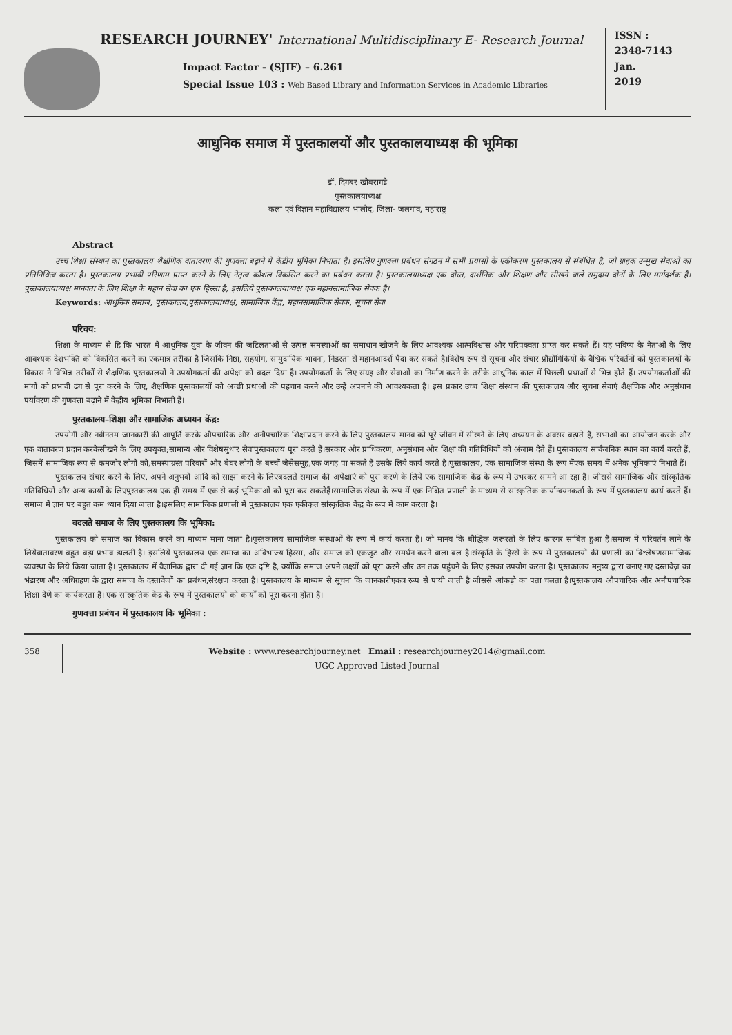RESEARCH JOURNEY' International Multidisciplinary E- Research Journal
Impact Factor - (SJIF) – 6.261
Special Issue 103 : Web Based Library and Information Services in Academic Libraries
ISSN :
2348-7143
Jan.
2019
आधुनिक समाज में पुस्तकालयों और पुस्तकालयाध्यक्ष की भूमिका
डॉ. दिगंबर खोबरागडे
पुस्तकालयाध्यक्ष
कला एवं विज्ञान महाविद्यालय भालोद, जिला- जलगांव, महाराष्ट्र
Abstract
उच्च शिक्षा संस्थान का पुस्तकालय शैक्षणिक वातावरण की गुणवत्ता बढ़ाने में केंद्रीय भूमिका निभाता है। इसलिए गुणवत्ता प्रबंधन संगठन में सभी प्रयासों के एकीकरण पुस्तकालय से संबंधित है, जो ग्राहक उन्मुख सेवाओं का प्रतिनिधित्व करता है। पुस्तकालय प्रभावी परिणाम प्राप्त करने के लिए नेतृत्व कौशल विकसित करने का प्रबंधन करता है। पुस्तकालयाध्यक्ष एक दोस्त, दार्शनिक और शिक्षण और सीखने वाले समुदाय दोनों के लिए मार्गदर्शक है। पुस्तकालयाध्यक्ष मानवता के लिए शिक्षा के महान सेवा का एक हिस्सा है, इसलिये पुस्तकालयाध्यक्ष एक महानसामाजिक सेवक है।
Keywords: आधुनिक समाज, पुस्तकालय,पुस्तकालयाध्यक्ष, सामाजिक केंद्र, महानसामाजिक सेवक, सूचना सेवा
परिचय:
शिक्षा के माध्यम से हि कि भारत में आधुनिक युवा के जीवन की जटिलताओं से उत्पन्न समस्याओं का समाधान खोजने के लिए आवश्यक आत्मविश्वास और परिपक्वता प्राप्त कर सकते हैं। यह भविष्य के नेताओं के लिए आवश्यक देशभक्ति को विकसित करने का एकमात्र तरीका है जिसकि निष्ठा, सहयोग, सामुदायिक भावना, निडरता से महानआदर्श पैदा कर सकते है।विशेष रूप से सूचना और संचार प्रौद्योगिकियों के वैश्विक परिवर्तनों को पुस्तकालयों के विकास ने विभिन्न तरीकों से शैक्षणिक पुस्तकालयों ने उपयोगकर्ता की अपेक्षा को बदल दिया है। उपयोगकर्ता के लिए संग्रह और सेवाओं का निर्माण करने के तरीके आधुनिक काल में पिछली प्रथाओं से भिन्न होते हैं। उपयोगकर्ताओं की मांगों को प्रभावी ढंग से पूरा करने के लिए, शैक्षणिक पुस्तकालयों को अच्छी प्रथाओं की पहचान करने और उन्हें अपनाने की आवश्यकता है। इस प्रकार उच्च शिक्षा संस्थान की पुस्तकालय और सूचना सेवाएं शैक्षणिक और अनुसंधान पर्यावरण की गुणवत्ता बढ़ाने में केंद्रीय भूमिका निभाती हैं।
पुस्तकालय–शिक्षा और सामाजिक अध्ययन केंद्र:
उपयोगी और नवीनतम जानकारी की आपूर्ति करके औपचारिक और अनौपचारिक शिक्षाप्रदान करने के लिए पुस्तकालय मानव को पूरे जीवन में सीखने के लिए अध्ययन के अवसर बढ़ाते है, सभाओं का आयोजन करके और एक वातावरण प्रदान करकेसीखने के लिए उपयुक्त;सामान्य और विशेषसुधार सेवापुस्तकालय पूरा करते हैं।सरकार और प्राधिकरण, अनुसंधान और शिक्षा की गतिविधियों को अंजाम देते हैं। पुस्तकालय सार्वजनिक स्थान का कार्य करते हैं, जिसमें सामाजिक रूप से कमजोर लोगों को,समस्याग्रस्त परिवारों और बेघर लोगों के बच्चों जैसेसमूह,एक जगह पा सकते हैं उसके लिये कार्य करते है।पुस्तकालय, एक सामाजिक संस्था के रूप मेंएक समय में अनेक भूमिकाएं निभाते हैं।
पुस्तकालय संचार करने के लिए, अपने अनुभवों आदि को साझा करने के लिएबदलते समाज की अपेक्षाएं को पुरा करणे के लिये एक सामाजिक केंद्र के रूप में उभरकर सामने आ रहा हैं। जीससे सामाजिक और सांस्कृतिक गतिविधियों और अन्य कार्यों के लिएपुस्तकालय एक ही समय में एक से कई भूमिकाओं को पूरा कर सकतेहैं।सामाजिक संस्था के रूप में एक निश्चित प्रणाली के माध्यम से सांस्कृतिक कार्यान्वयनकर्ता के रूप में पुस्तकालय कार्य करते हैं।समाज में ज्ञान पर बहुत कम ध्यान दिया जाता है।इसलिए सामाजिक प्रणाली में पुस्तकालय एक एकीकृत सांस्कृतिक केंद्र के रूप में काम करता है।
बदलते समाज के लिए पुस्तकालय कि भूमिका:
पुस्तकालय को समाज का विकास करने का माध्यम माना जाता है।पुस्तकालय सामाजिक संस्थाओं के रूप में कार्य करता है। जो मानव कि बौद्धिक जरूरतों के लिए कारगर साबित हुआ हैं।समाज में परिवर्तन लाने के लियेवातावरण बहुत बड़ा प्रभाव डालती है। इसलिये पुस्तकालय एक समाज का अविभाज्य हिस्सा, और समाज को एकजुट और समर्थन करने वाला बल है।संस्कृति के हिस्से के रूप में पुस्तकालयों की प्रणाली का विश्लेषणसामाजिक व्यवस्था के लिये किया जाता है। पुस्तकालय में वैज्ञानिक द्वारा दी गई ज्ञान कि एक दृष्टि है, क्योंकि समाज अपने लक्ष्यों को पूरा करने और उन तक पहुंचने के लिए इसका उपयोग करता है। पुस्तकालय मनुष्य द्वारा बनाए गए दस्तावेज़ का भंडारण और अधिग्रहण के द्वारा समाज के दस्तावेजों का प्रबंधन,संरक्षण करता है। पुस्तकालय के माध्यम से सूचना कि जानकारीएकत्र रूप से पायी जाती है जीससे आंकड़ो का पता चलता है।पुस्तकालय औपचारिक और अनौपचारिक शिक्षा देणे का कार्यकरता है। एक सांस्कृतिक केंद्र के रूप में पुस्तकालयों को कार्यों को पूरा करना होता हैं।
गुणवत्ता प्रबंधन में पुस्तकालय कि भूमिका :
358 Website : www.researchjourney.net Email : researchjourney2014@gmail.com
UGC Approved Listed Journal